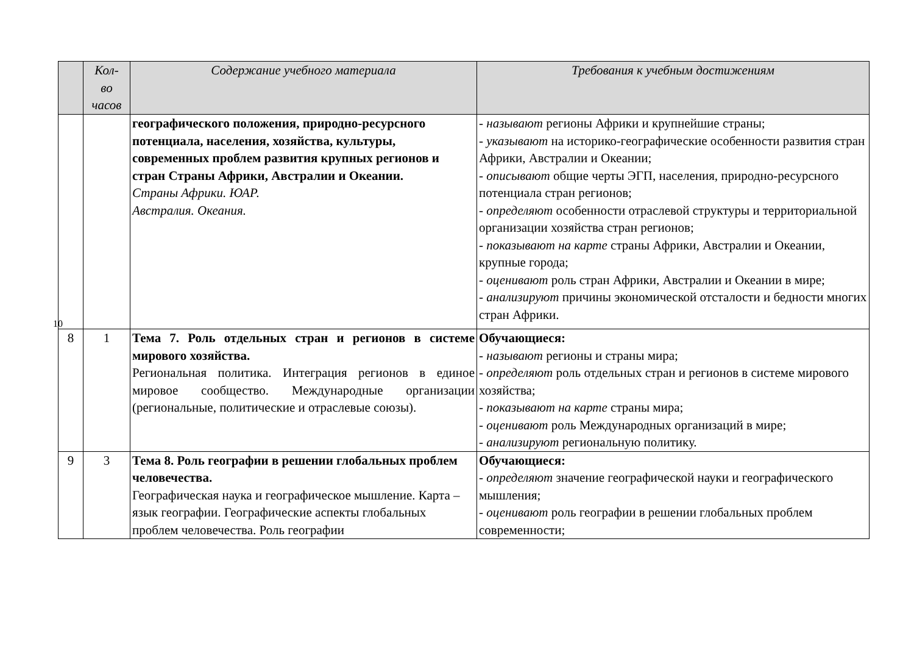| | Кол- во часов | Содержание учебного материала | Требования к учебным достижениям |
| --- | --- | --- | --- |
| 10 | | географического положения, природно-ресурсного потенциала, населения, хозяйства, культуры, современных проблем развития крупных регионов и стран Страны Африки, Австралии и Океании. Страны Африки. ЮАР. Австралия. Океания. | - называют регионы Африки и крупнейшие страны; - указывают на историко-географические особенности развития стран Африки, Австралии и Океании; - описывают общие черты ЭГП, населения, природно-ресурсного потенциала стран регионов; - определяют особенности отраслевой структуры и территориальной организации хозяйства стран регионов; - показывают на карте страны Африки, Австралии и Океании, крупные города; - оценивают роль стран Африки, Австралии и Океании в мире; - анализируют причины экономической отсталости и бедности многих стран Африки. |
| 8 | 1 | Тема 7. Роль отдельных стран и регионов в системе мирового хозяйства. Региональная политика. Интеграция регионов в единое мировое сообщество. Международные организации (региональные, политические и отраслевые союзы). | Обучающиеся: - называют регионы и страны мира; - определяют роль отдельных стран и регионов в системе мирового хозяйства; - показывают на карте страны мира; - оценивают роль Международных организаций в мире; - анализируют региональную политику. |
| 9 | 3 | Тема 8. Роль географии в решении глобальных проблем человечества. Географическая наука и географическое мышление. Карта – язык географии. Географические аспекты глобальных проблем человечества. Роль географии | Обучающиеся: - определяют значение географической науки и географического мышления; - оценивают роль географии в решении глобальных проблем современности; |